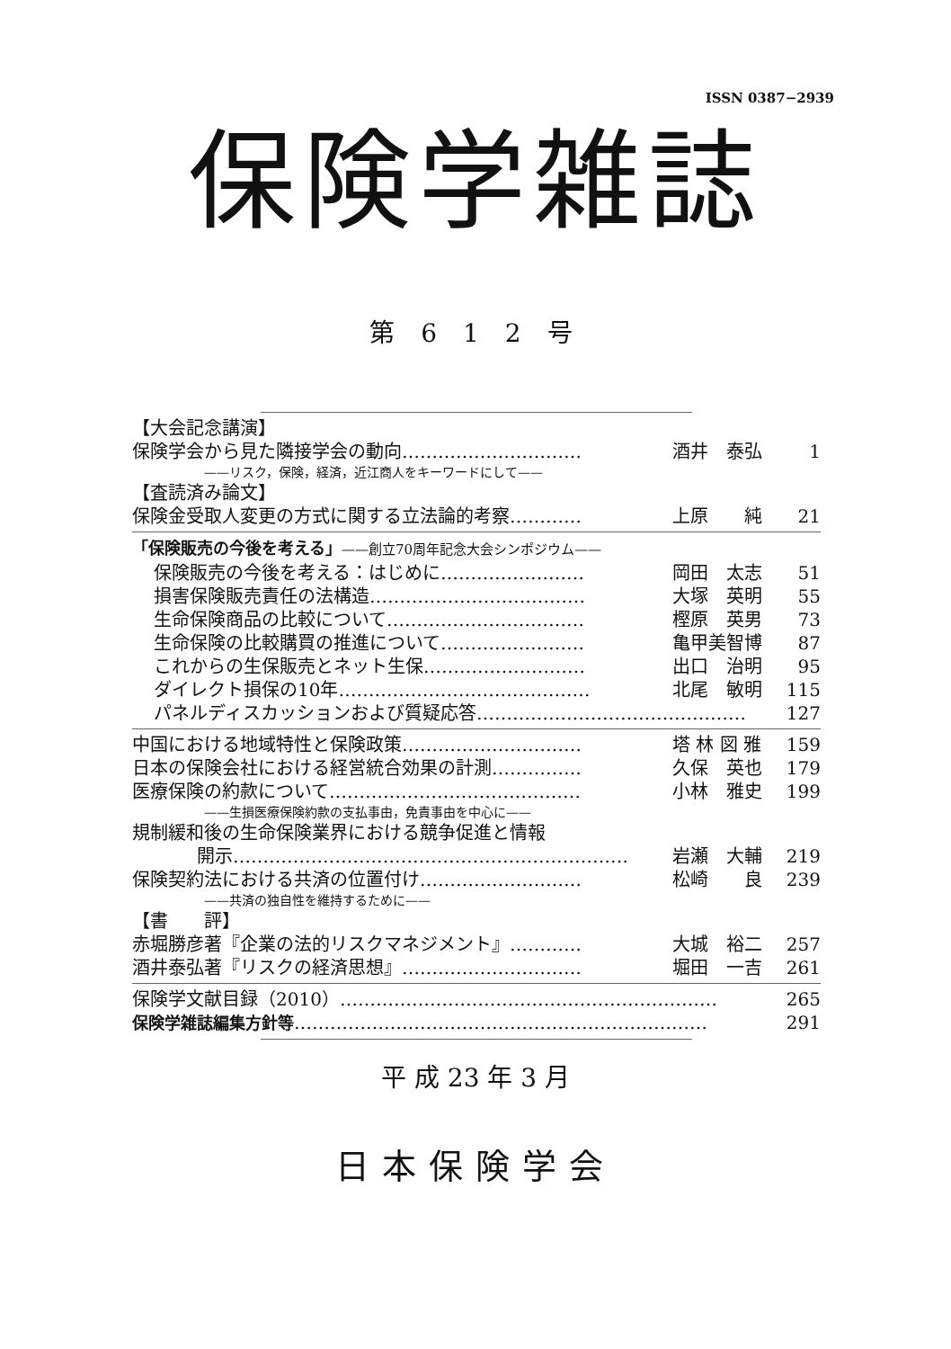ISSN 0387−2939
保険学雑誌
第 6 1 2 号
【大会記念講演】
保険学会から見た隣接学会の動向………………………… 酒井　泰弘 1
——リスク，保険，経済，近江商人をキーワードにして——
【査読済み論文】
保険金受取人変更の方式に関する立法論的考察………… 上原　　純 21
「保険販売の今後を考える」——創立70周年記念大会シンポジウム——
保険販売の今後を考える：はじめに…………………… 岡田　太志 51
損害保険販売責任の法構造……………………………… 大塚　英明 55
生命保険商品の比較について…………………………… 樫原　英男 73
生命保険の比較購買の推進について…………………… 亀甲美智博 87
これからの生保販売とネット生保……………………… 出口　治明 95
ダイレクト損保の10年…………………………………… 北尾　敏明 115
パネルディスカッションおよび質疑応答……………………………………… 127
中国における地域特性と保険政策………………………… 塔 林 図 雅 159
日本の保険会社における経営統合効果の計測…………… 久保　英也 179
医療保険の約款について…………………………………… 小林　雅史 199
——生損医療保険約款の支払事由，免責事由を中心に——
規制緩和後の生命保険業界における競争促進と情報
開示………………………………………………………… 岩瀬　大輔 219
保険契約法における共済の位置付け……………………… 松崎　　良 239
——共済の独自性を維持するために——
【書　　評】
赤堀勝彦著『企業の法的リスクマネジメント』………… 大城　裕二 257
酒井泰弘著『リスクの経済思想』………………………… 堀田　一吉 261
保険学文献目録（2010）……………………………………………………… 265
保険学雑誌編集方針等…………………………………………………………… 291
平 成 23 年 3 月
日本保険学会